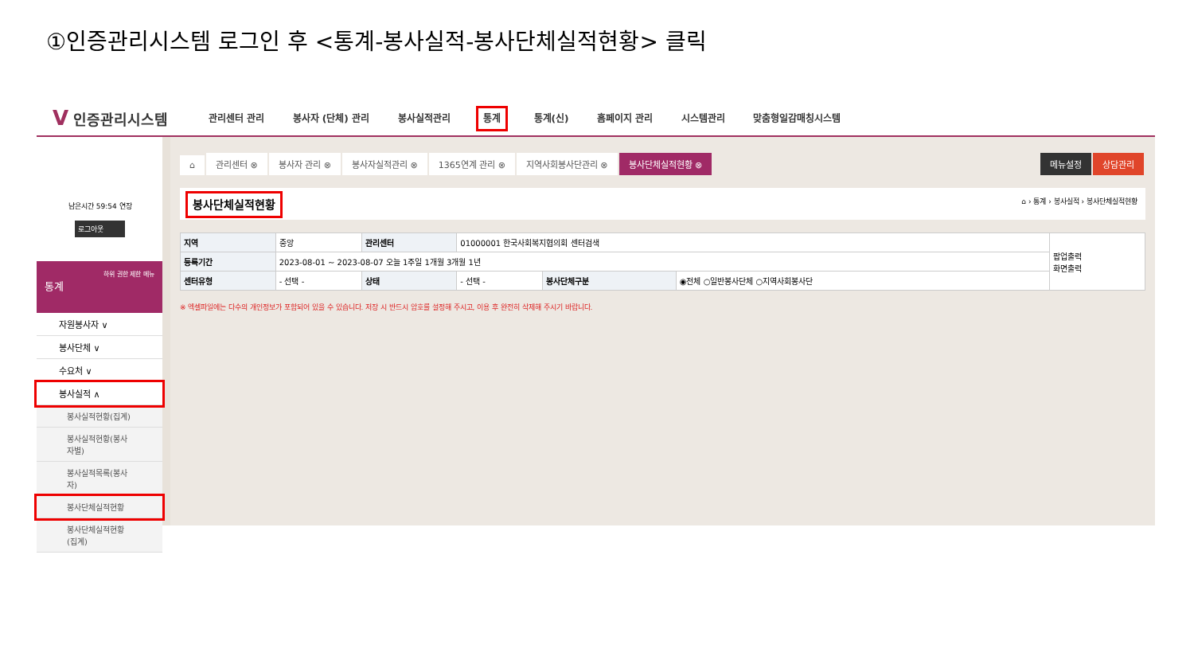①인증관리시스템 로그인 후 <통계-봉사실적-봉사단체실적현황> 클릭
V 인증관리시스템
관리센터 관리 봉사자 (단체) 관리 봉사실적관리 통계 통계(신) 홈페이지 관리 시스템관리 맞춤형일감매칭시스템
남은시간 59:54 연장
로그아웃
하위 권한 제한 메뉴
통계
자원봉사자 ∨
봉사단체 ∨
수요처 ∨
봉사실적 ∧
봉사실적현황(집계)
봉사실적현황(봉사자별)
봉사실적목록(봉사자)
봉사단체실적현황
봉사단체실적현황(집계)
⌂ 관리센터 ⊗ 봉사자 관리 ⊗ 봉사자실적관리 ⊗ 1365연계 관리 ⊗ 지역사회봉사단관리 ⊗ 봉사단체실적현황 ⊗ 상담관리 메뉴설정
봉사단체실적현황 ⌂ › 통계 › 봉사실적 › 봉사단체실적현황
| 지역 | 중앙 | 관리센터 | 01000001 한국사회복지협의회 센터검색 | | | 팝업출력 화면출력 |
| 등록기간 | 2023-08-01 ~ 2023-08-07 오늘 1주일 1개월 3개월 1년 | | | | | |
| 센터유형 | - 선택 - | 상태 | - 선택 - | 봉사단체구분 | ◉전체 ○일반봉사단체 ○지역사회봉사단 | |
※ 엑셀파일에는 다수의 개인정보가 포함되어 있을 수 있습니다. 저장 시 반드시 암호를 설정해 주시고, 이용 후 완전히 삭제해 주시기 바랍니다.